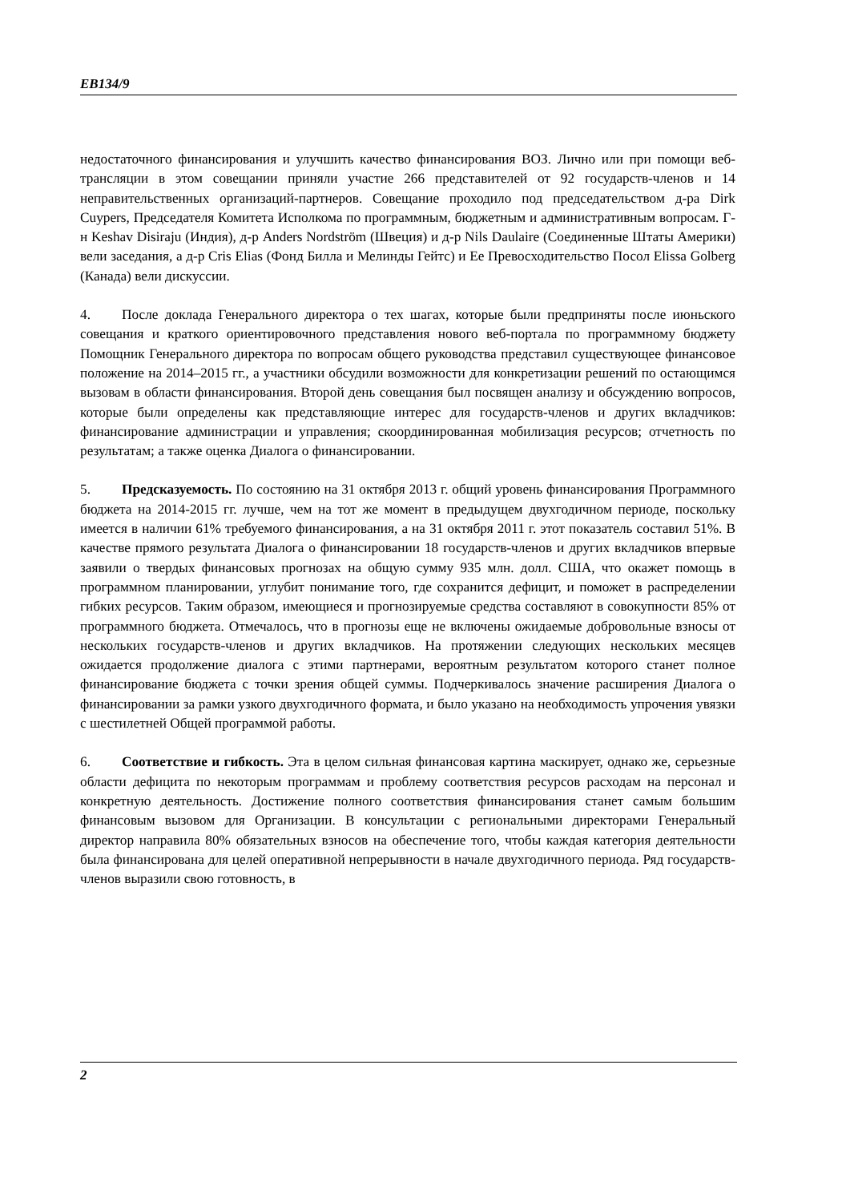EB134/9
недостаточного финансирования и улучшить качество финансирования ВОЗ. Лично или при помощи веб-трансляции в этом совещании приняли участие 266 представителей от 92 государств-членов и 14 неправительственных организаций-партнеров. Совещание проходило под председательством д-ра Dirk Cuypers, Председателя Комитета Исполкома по программным, бюджетным и административным вопросам. Г-н Keshav Disiraju (Индия), д-р Anders Nordström (Швеция) и д-р Nils Daulaire (Соединенные Штаты Америки) вели заседания, а д-р Cris Elias (Фонд Билла и Мелинды Гейтс) и Ее Превосходительство Посол Elissa Golberg (Канада) вели дискуссии.
4. После доклада Генерального директора о тех шагах, которые были предприняты после июньского совещания и краткого ориентировочного представления нового веб-портала по программному бюджету Помощник Генерального директора по вопросам общего руководства представил существующее финансовое положение на 2014–2015 гг., а участники обсудили возможности для конкретизации решений по остающимся вызовам в области финансирования. Второй день совещания был посвящен анализу и обсуждению вопросов, которые были определены как представляющие интерес для государств-членов и других вкладчиков: финансирование администрации и управления; скоординированная мобилизация ресурсов; отчетность по результатам; а также оценка Диалога о финансировании.
5. Предсказуемость. По состоянию на 31 октября 2013 г. общий уровень финансирования Программного бюджета на 2014-2015 гг. лучше, чем на тот же момент в предыдущем двухгодичном периоде, поскольку имеется в наличии 61% требуемого финансирования, а на 31 октября 2011 г. этот показатель составил 51%. В качестве прямого результата Диалога о финансировании 18 государств-членов и других вкладчиков впервые заявили о твердых финансовых прогнозах на общую сумму 935 млн. долл. США, что окажет помощь в программном планировании, углубит понимание того, где сохранится дефицит, и поможет в распределении гибких ресурсов. Таким образом, имеющиеся и прогнозируемые средства составляют в совокупности 85% от программного бюджета. Отмечалось, что в прогнозы еще не включены ожидаемые добровольные взносы от нескольких государств-членов и других вкладчиков. На протяжении следующих нескольких месяцев ожидается продолжение диалога с этими партнерами, вероятным результатом которого станет полное финансирование бюджета с точки зрения общей суммы. Подчеркивалось значение расширения Диалога о финансировании за рамки узкого двухгодичного формата, и было указано на необходимость упрочения увязки с шестилетней Общей программой работы.
6. Соответствие и гибкость. Эта в целом сильная финансовая картина маскирует, однако же, серьезные области дефицита по некоторым программам и проблему соответствия ресурсов расходам на персонал и конкретную деятельность. Достижение полного соответствия финансирования станет самым большим финансовым вызовом для Организации. В консультации с региональными директорами Генеральный директор направила 80% обязательных взносов на обеспечение того, чтобы каждая категория деятельности была финансирована для целей оперативной непрерывности в начале двухгодичного периода. Ряд государств-членов выразили свою готовность, в
2